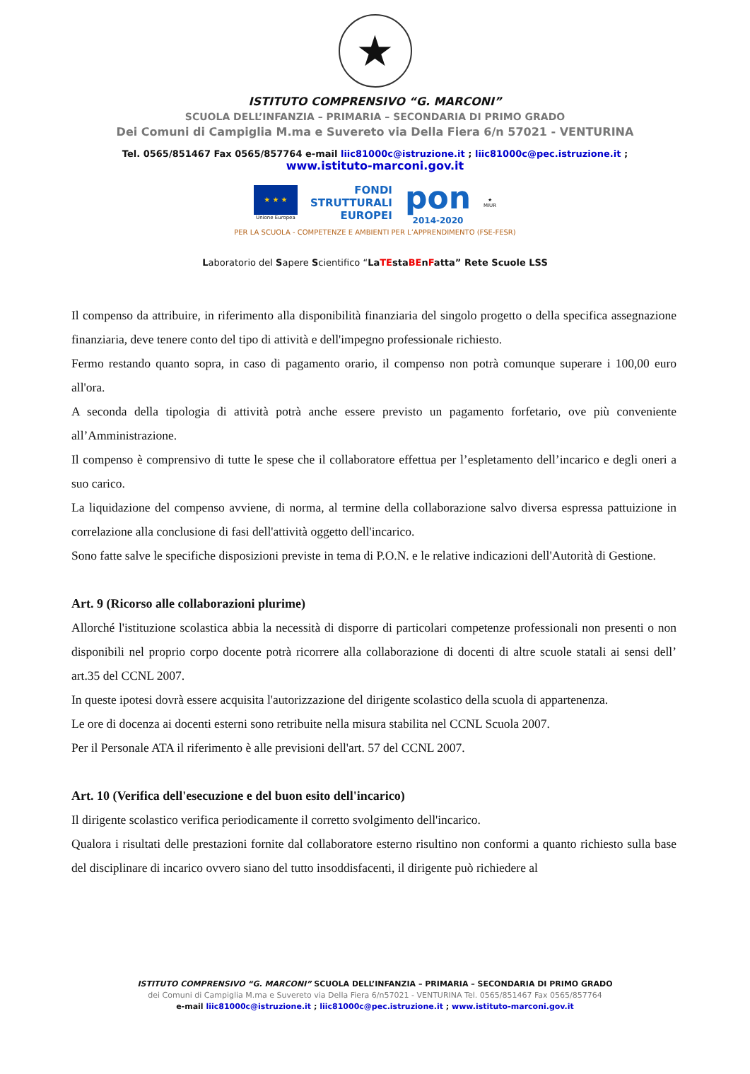★
ISTITUTO COMPRENSIVO “G. MARCONI”
SCUOLA DELL’INFANZIA – PRIMARIA – SECONDARIA DI PRIMO GRADO
Dei Comuni di Campiglia M.ma e Suvereto via Della Fiera 6/n 57021 - VENTURINA
Tel. 0565/851467 Fax 0565/857764 e-mail liic81000c@istruzione.it ; liic81000c@pec.istruzione.it ;
www.istituto-marconi.gov.it
★ ★ ★
Unione Europea
FONDI
STRUTTURALI
EUROPEI
pon
2014-2020
★
MIUR
PER LA SCUOLA - COMPETENZE E AMBIENTI PER L’APPRENDIMENTO (FSE-FESR)
Laboratorio del Sapere Scientifico “LaTEstaBEnFatta” Rete Scuole LSS
Il compenso da attribuire, in riferimento alla disponibilità finanziaria del singolo progetto o della specifica assegnazione finanziaria, deve tenere conto del tipo di attività e dell'impegno professionale richiesto.
Fermo restando quanto sopra, in caso di pagamento orario, il compenso non potrà comunque superare i 100,00 euro all'ora.
A seconda della tipologia di attività potrà anche essere previsto un pagamento forfetario, ove più conveniente all’Amministrazione.
Il compenso è comprensivo di tutte le spese che il collaboratore effettua per l’espletamento dell’incarico e degli oneri a suo carico.
La liquidazione del compenso avviene, di norma, al termine della collaborazione salvo diversa espressa pattuizione in correlazione alla conclusione di fasi dell'attività oggetto dell'incarico.
Sono fatte salve le specifiche disposizioni previste in tema di P.O.N. e le relative indicazioni dell'Autorità di Gestione.
Art. 9 (Ricorso alle collaborazioni plurime)
Allorché l'istituzione scolastica abbia la necessità di disporre di particolari competenze professionali non presenti o non disponibili nel proprio corpo docente potrà ricorrere alla collaborazione di docenti di altre scuole statali ai sensi dell’ art.35 del CCNL 2007.
In queste ipotesi dovrà essere acquisita l'autorizzazione del dirigente scolastico della scuola di appartenenza.
Le ore di docenza ai docenti esterni sono retribuite nella misura stabilita nel CCNL Scuola 2007.
Per il Personale ATA il riferimento è alle previsioni dell'art. 57 del CCNL 2007.
Art. 10 (Verifica dell'esecuzione e del buon esito dell'incarico)
Il dirigente scolastico verifica periodicamente il corretto svolgimento dell'incarico.
Qualora i risultati delle prestazioni fornite dal collaboratore esterno risultino non conformi a quanto richiesto sulla base del disciplinare di incarico ovvero siano del tutto insoddisfacenti, il dirigente può richiedere al
ISTITUTO COMPRENSIVO “G. MARCONI” SCUOLA DELL’INFANZIA – PRIMARIA – SECONDARIA DI PRIMO GRADO
dei Comuni di Campiglia M.ma e Suvereto via Della Fiera 6/n57021 - VENTURINA Tel. 0565/851467 Fax 0565/857764
e-mail liic81000c@istruzione.it ; liic81000c@pec.istruzione.it ; www.istituto-marconi.gov.it